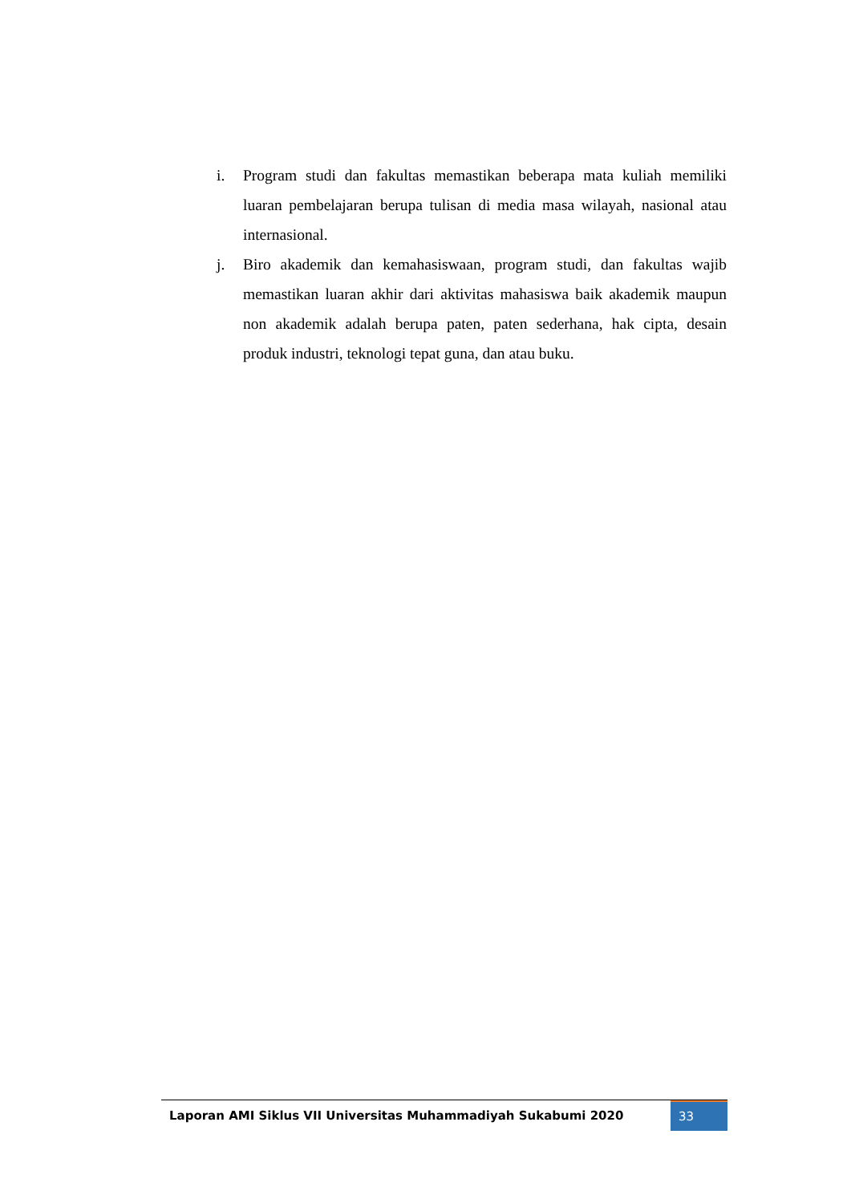i. Program studi dan fakultas memastikan beberapa mata kuliah memiliki luaran pembelajaran berupa tulisan di media masa wilayah, nasional atau internasional.
j. Biro akademik dan kemahasiswaan, program studi, dan fakultas wajib memastikan luaran akhir dari aktivitas mahasiswa baik akademik maupun non akademik adalah berupa paten, paten sederhana, hak cipta, desain produk industri, teknologi tepat guna, dan atau buku.
Laporan AMI Siklus VII Universitas Muhammadiyah Sukabumi 2020
33